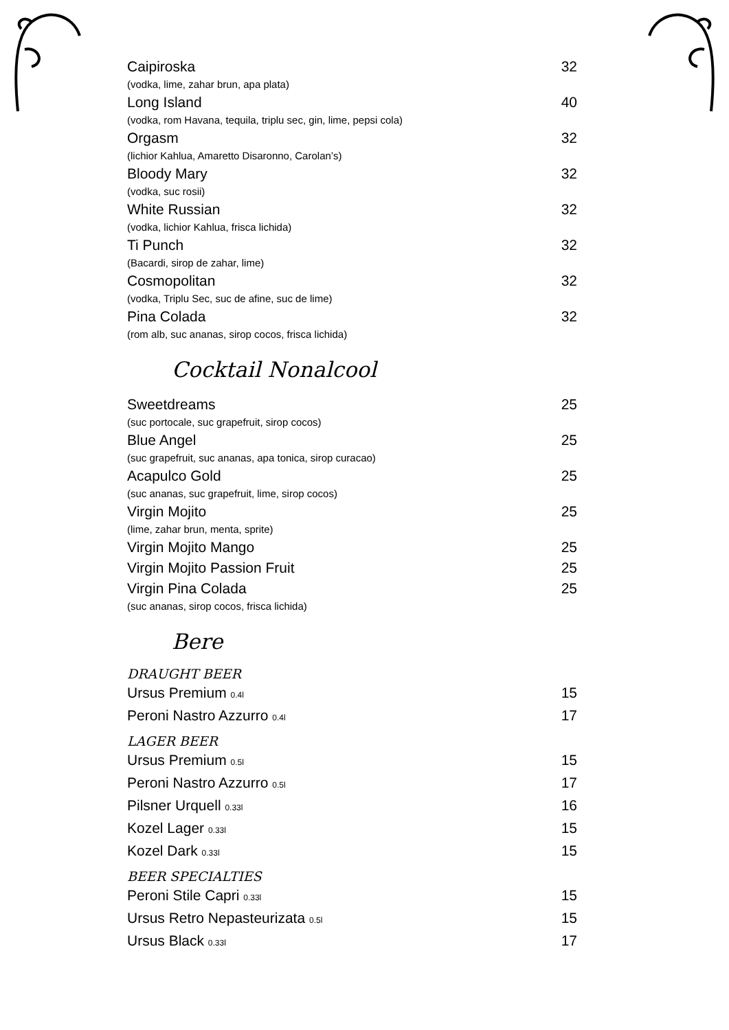Caipiroska 32
(vodka, lime, zahar brun, apa plata)
Long Island 40
(vodka, rom Havana, tequila, triplu sec, gin, lime, pepsi cola)
Orgasm 32
(lichior Kahlua, Amaretto Disaronno, Carolan’s)
Bloody Mary 32
(vodka, suc rosii)
White Russian 32
(vodka, lichior Kahlua, frisca lichida)
Ti Punch 32
(Bacardi, sirop de zahar, lime)
Cosmopolitan 32
(vodka, Triplu Sec, suc de afine, suc de lime)
Pina Colada 32
(rom alb, suc ananas, sirop cocos, frisca lichida)
Cocktail Nonalcool
Sweetdreams 25
(suc portocale, suc grapefruit, sirop cocos)
Blue Angel 25
(suc grapefruit, suc ananas, apa tonica, sirop curacao)
Acapulco Gold 25
(suc ananas, suc grapefruit, lime, sirop cocos)
Virgin Mojito 25
(lime, zahar brun, menta, sprite)
Virgin Mojito Mango 25
Virgin Mojito Passion Fruit 25
Virgin Pina Colada 25
(suc ananas, sirop cocos, frisca lichida)
Bere
DRAUGHT BEER
Ursus Premium 0.4l 15
Peroni Nastro Azzurro 0.4l 17
LAGER BEER
Ursus Premium 0.5l 15
Peroni Nastro Azzurro 0.5l 17
Pilsner Urquell 0.33l 16
Kozel Lager 0.33l 15
Kozel Dark 0.33l 15
BEER SPECIALTIES
Peroni Stile Capri 0.33l 15
Ursus Retro Nepasteurizata 0.5l 15
Ursus Black 0.33l 17